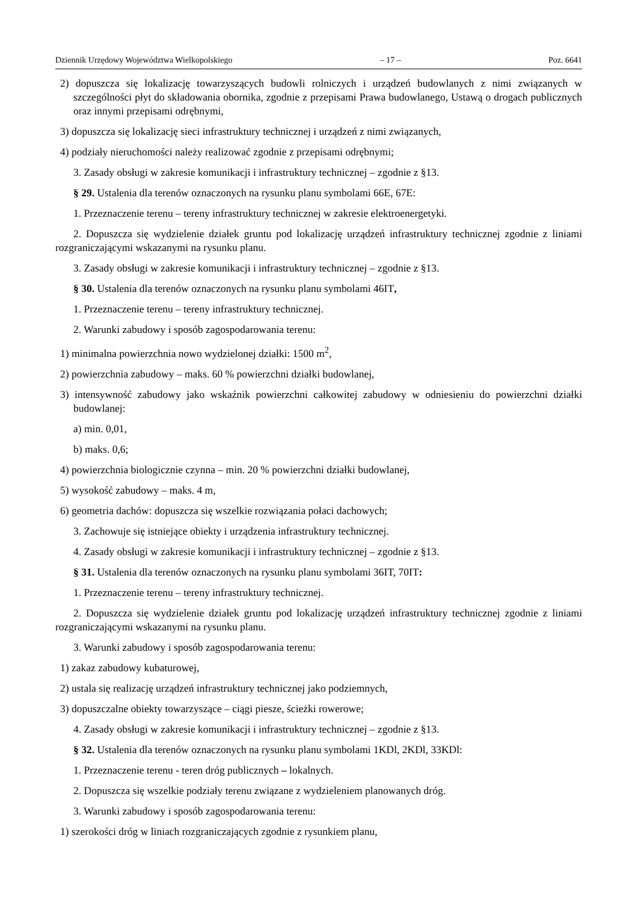Dziennik Urzędowy Województwa Wielkopolskiego – 17 – Poz. 6641
2) dopuszcza się lokalizację towarzyszących budowli rolniczych i urządzeń budowlanych z nimi związanych w szczególności płyt do składowania obornika, zgodnie z przepisami Prawa budowlanego, Ustawą o drogach publicznych oraz innymi przepisami odrębnymi,
3) dopuszcza się lokalizację sieci infrastruktury technicznej i urządzeń z nimi związanych,
4) podziały nieruchomości należy realizować zgodnie z przepisami odrębnymi;
3. Zasady obsługi w zakresie komunikacji i infrastruktury technicznej – zgodnie z §13.
§ 29. Ustalenia dla terenów oznaczonych na rysunku planu symbolami 66E, 67E:
1. Przeznaczenie terenu – tereny infrastruktury technicznej w zakresie elektroenergetyki.
2. Dopuszcza się wydzielenie działek gruntu pod lokalizację urządzeń infrastruktury technicznej zgodnie z liniami rozgraniczającymi wskazanymi na rysunku planu.
3. Zasady obsługi w zakresie komunikacji i infrastruktury technicznej – zgodnie z §13.
§ 30. Ustalenia dla terenów oznaczonych na rysunku planu symbolami 46IT,
1. Przeznaczenie terenu – tereny infrastruktury technicznej.
2. Warunki zabudowy i sposób zagospodarowania terenu:
1) minimalna powierzchnia nowo wydzielonej działki: 1500 m<sup>2</sup>,
2) powierzchnia zabudowy – maks. 60 % powierzchni działki budowlanej,
3) intensywność zabudowy jako wskaźnik powierzchni całkowitej zabudowy w odniesieniu do powierzchni działki budowlanej:
a) min. 0,01,
b) maks. 0,6;
4) powierzchnia biologicznie czynna – min. 20 % powierzchni działki budowlanej,
5) wysokość zabudowy – maks. 4 m,
6) geometria dachów: dopuszcza się wszelkie rozwiązania połaci dachowych;
3. Zachowuje się istniejące obiekty i urządzenia infrastruktury technicznej.
4. Zasady obsługi w zakresie komunikacji i infrastruktury technicznej – zgodnie z §13.
§ 31. Ustalenia dla terenów oznaczonych na rysunku planu symbolami 36IT, 70IT:
1. Przeznaczenie terenu – tereny infrastruktury technicznej.
2. Dopuszcza się wydzielenie działek gruntu pod lokalizację urządzeń infrastruktury technicznej zgodnie z liniami rozgraniczającymi wskazanymi na rysunku planu.
3. Warunki zabudowy i sposób zagospodarowania terenu:
1) zakaz zabudowy kubaturowej,
2) ustala się realizację urządzeń infrastruktury technicznej jako podziemnych,
3) dopuszczalne obiekty towarzyszące – ciągi piesze, ścieżki rowerowe;
4. Zasady obsługi w zakresie komunikacji i infrastruktury technicznej – zgodnie z §13.
§ 32. Ustalenia dla terenów oznaczonych na rysunku planu symbolami 1KDl, 2KDl, 33KDl:
1. Przeznaczenie terenu - teren dróg publicznych – lokalnych.
2. Dopuszcza się wszelkie podziały terenu związane z wydzieleniem planowanych dróg.
3. Warunki zabudowy i sposób zagospodarowania terenu:
1) szerokości dróg w liniach rozgraniczających zgodnie z rysunkiem planu,